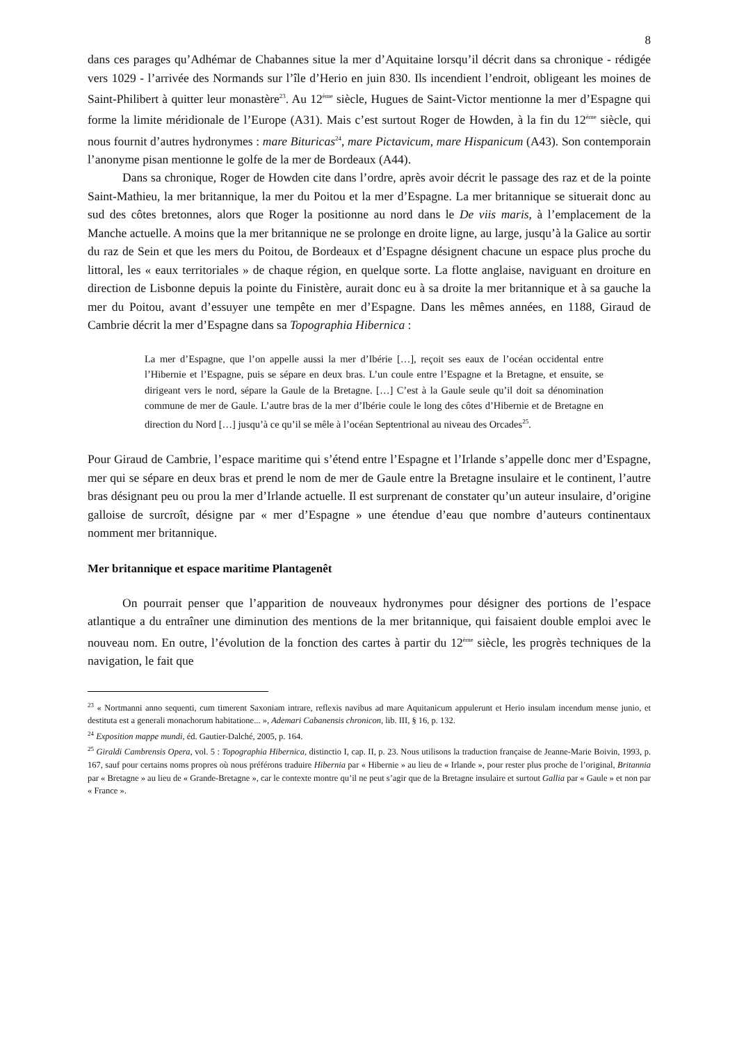8
dans ces parages qu’Adhémar de Chabannes situe la mer d’Aquitaine lorsqu’il décrit dans sa chronique - rédigée vers 1029 - l’arrivée des Normands sur l’île d’Herio en juin 830. Ils incendient l’endroit, obligeant les moines de Saint-Philibert à quitter leur monastère<sup>23</sup>. Au 12<sup>ème</sup> siècle, Hugues de Saint-Victor mentionne la mer d’Espagne qui forme la limite méridionale de l’Europe (A31). Mais c’est surtout Roger de Howden, à la fin du 12<sup>ème</sup> siècle, qui nous fournit d’autres hydronymes : mare Bituricas<sup>24</sup>, mare Pictavicum, mare Hispanicum (A43). Son contemporain l’anonyme pisan mentionne le golfe de la mer de Bordeaux (A44).
Dans sa chronique, Roger de Howden cite dans l’ordre, après avoir décrit le passage des raz et de la pointe Saint-Mathieu, la mer britannique, la mer du Poitou et la mer d’Espagne. La mer britannique se situerait donc au sud des côtes bretonnes, alors que Roger la positionne au nord dans le De viis maris, à l’emplacement de la Manche actuelle. A moins que la mer britannique ne se prolonge en droite ligne, au large, jusqu’à la Galice au sortir du raz de Sein et que les mers du Poitou, de Bordeaux et d’Espagne désignent chacune un espace plus proche du littoral, les « eaux territoriales » de chaque région, en quelque sorte. La flotte anglaise, naviguant en droiture en direction de Lisbonne depuis la pointe du Finistère, aurait donc eu à sa droite la mer britannique et à sa gauche la mer du Poitou, avant d’essuyer une tempête en mer d’Espagne. Dans les mêmes années, en 1188, Giraud de Cambrie décrit la mer d’Espagne dans sa Topographia Hibernica :
La mer d’Espagne, que l’on appelle aussi la mer d’Ibérie […], reçoit ses eaux de l’océan occidental entre l’Hibernie et l’Espagne, puis se sépare en deux bras. L’un coule entre l’Espagne et la Bretagne, et ensuite, se dirigeant vers le nord, sépare la Gaule de la Bretagne. […] C’est à la Gaule seule qu’il doit sa dénomination commune de mer de Gaule. L’autre bras de la mer d’Ibérie coule le long des côtes d’Hibernie et de Bretagne en direction du Nord […] jusqu’à ce qu’il se mêle à l’océan Septentrional au niveau des Orcades<sup>25</sup>.
Pour Giraud de Cambrie, l’espace maritime qui s’étend entre l’Espagne et l’Irlande s’appelle donc mer d’Espagne, mer qui se sépare en deux bras et prend le nom de mer de Gaule entre la Bretagne insulaire et le continent, l’autre bras désignant peu ou prou la mer d’Irlande actuelle. Il est surprenant de constater qu’un auteur insulaire, d’origine galloise de surcroît, désigne par « mer d’Espagne » une étendue d’eau que nombre d’auteurs continentaux nomment mer britannique.
Mer britannique et espace maritime Plantagenêt
On pourrait penser que l’apparition de nouveaux hydronymes pour désigner des portions de l’espace atlantique a du entraîner une diminution des mentions de la mer britannique, qui faisaient double emploi avec le nouveau nom. En outre, l’évolution de la fonction des cartes à partir du 12<sup>ème</sup> siècle, les progrès techniques de la navigation, le fait que
<sup>23</sup> « Nortmanni anno sequenti, cum timerent Saxoniam intrare, reflexis navibus ad mare Aquitanicum appulerunt et Herio insulam incendum mense junio, et destituta est a generali monachorum habitatione... », Ademari Cabanensis chronicon, lib. III, § 16, p. 132.
<sup>24</sup> Exposition mappe mundi, éd. Gautier-Dalché, 2005, p. 164.
<sup>25</sup> Giraldi Cambrensis Opera, vol. 5 : Topographia Hibernica, distinctio I, cap. II, p. 23. Nous utilisons la traduction française de Jeanne-Marie Boivin, 1993, p. 167, sauf pour certains noms propres où nous préférons traduire Hibernia par « Hibernie » au lieu de « Irlande », pour rester plus proche de l’original, Britannia par « Bretagne » au lieu de « Grande-Bretagne », car le contexte montre qu’il ne peut s’agir que de la Bretagne insulaire et surtout Gallia par « Gaule » et non par « France ».